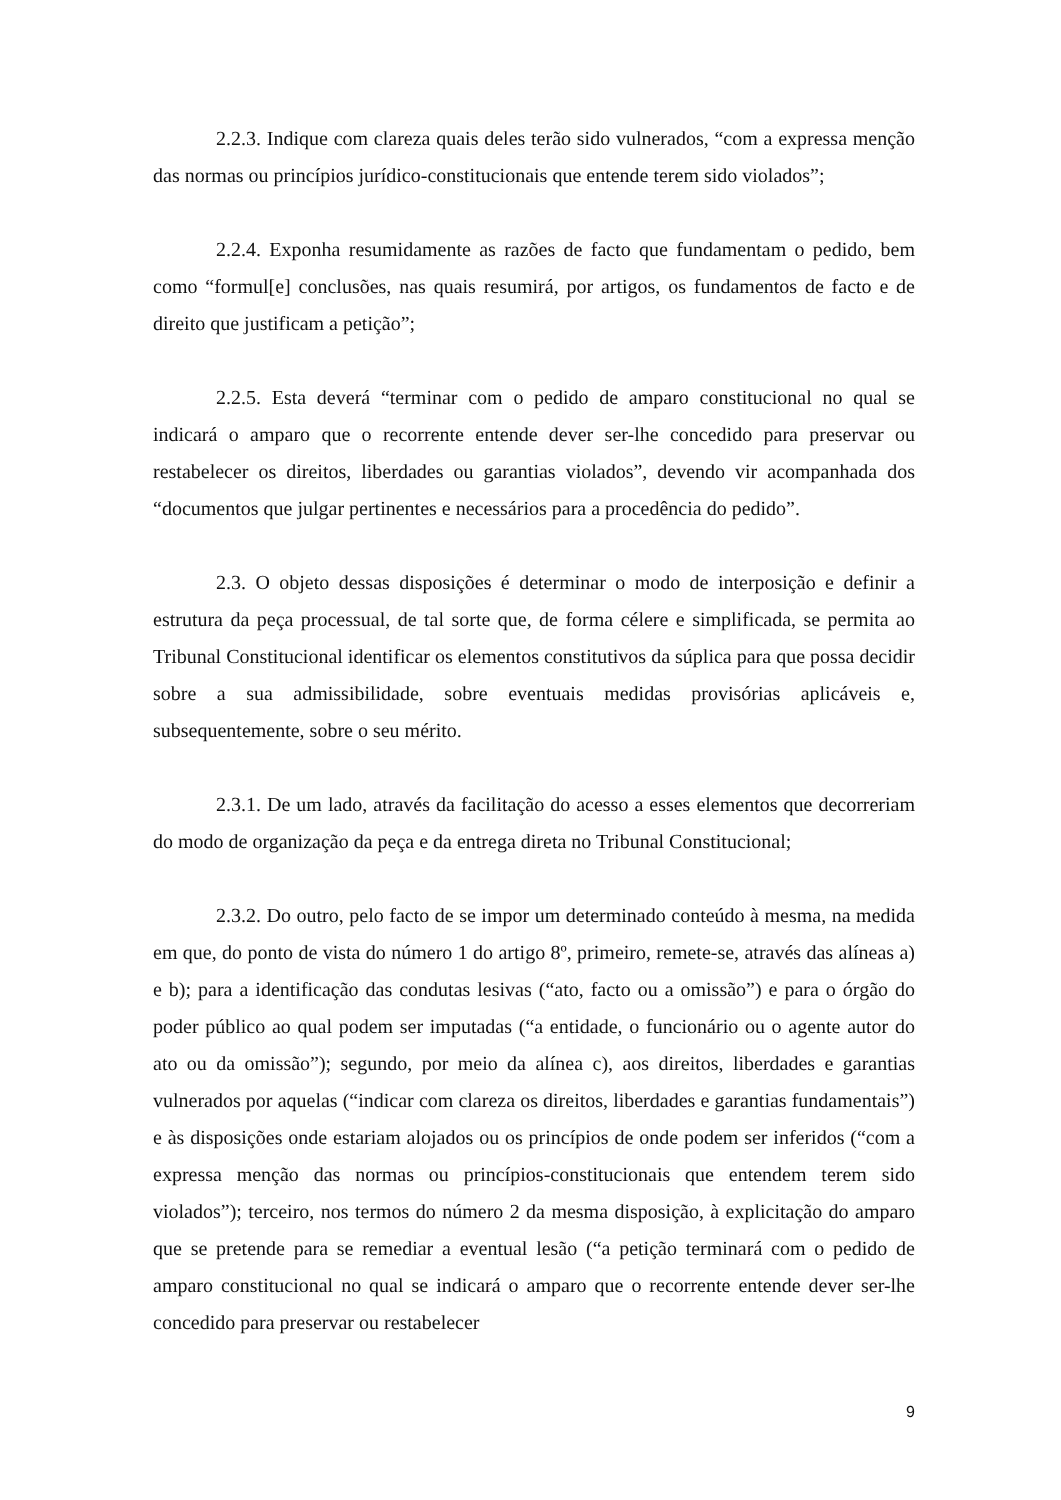2.2.3. Indique com clareza quais deles terão sido vulnerados, “com a expressa menção das normas ou princípios jurídico-constitucionais que entende terem sido violados”;
2.2.4. Exponha resumidamente as razões de facto que fundamentam o pedido, bem como “formul[e] conclusões, nas quais resumirá, por artigos, os fundamentos de facto e de direito que justificam a petição”;
2.2.5. Esta deverá “terminar com o pedido de amparo constitucional no qual se indicará o amparo que o recorrente entende dever ser-lhe concedido para preservar ou restabelecer os direitos, liberdades ou garantias violados”, devendo vir acompanhada dos “documentos que julgar pertinentes e necessários para a procedência do pedido”.
2.3. O objeto dessas disposições é determinar o modo de interposição e definir a estrutura da peça processual, de tal sorte que, de forma célere e simplificada, se permita ao Tribunal Constitucional identificar os elementos constitutivos da súplica para que possa decidir sobre a sua admissibilidade, sobre eventuais medidas provisórias aplicáveis e, subsequentemente, sobre o seu mérito.
2.3.1. De um lado, através da facilitação do acesso a esses elementos que decorreriam do modo de organização da peça e da entrega direta no Tribunal Constitucional;
2.3.2. Do outro, pelo facto de se impor um determinado conteúdo à mesma, na medida em que, do ponto de vista do número 1 do artigo 8º, primeiro, remete-se, através das alíneas a) e b); para a identificação das condutas lesivas (“ato, facto ou a omissão”) e para o órgão do poder público ao qual podem ser imputadas (“a entidade, o funcionário ou o agente autor do ato ou da omissão”); segundo, por meio da alínea c), aos direitos, liberdades e garantias vulnerados por aquelas (“indicar com clareza os direitos, liberdades e garantias fundamentais”) e às disposições onde estariam alojados ou os princípios de onde podem ser inferidos (“com a expressa menção das normas ou princípios-constitucionais que entendem terem sido violados”); terceiro, nos termos do número 2 da mesma disposição, à explicitação do amparo que se pretende para se remediar a eventual lesão (“a petição terminará com o pedido de amparo constitucional no qual se indicará o amparo que o recorrente entende dever ser-lhe concedido para preservar ou restabelecer
9